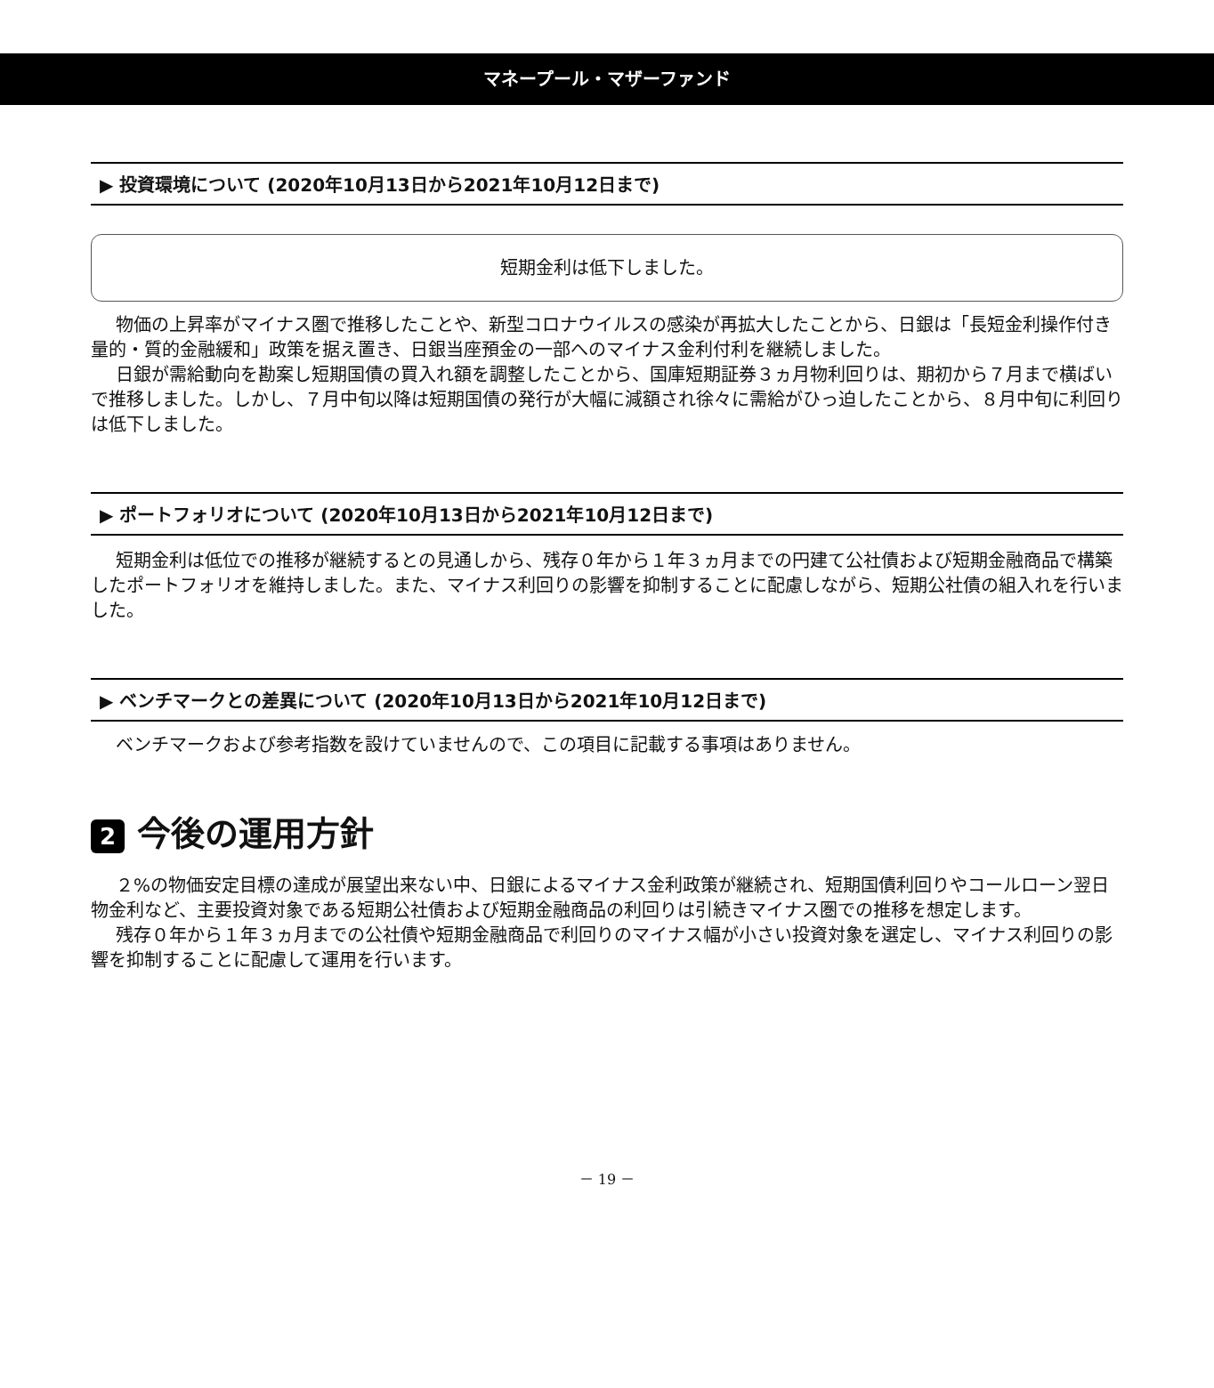マネープール・マザーファンド
▶ 投資環境について (2020年10月13日から2021年10月12日まで)
短期金利は低下しました。
物価の上昇率がマイナス圏で推移したことや、新型コロナウイルスの感染が再拡大したことから、日銀は「長短金利操作付き量的・質的金融緩和」政策を据え置き、日銀当座預金の一部へのマイナス金利付利を継続しました。
日銀が需給動向を勘案し短期国債の買入れ額を調整したことから、国庫短期証券３ヵ月物利回りは、期初から７月まで横ばいで推移しました。しかし、７月中旬以降は短期国債の発行が大幅に減額され徐々に需給がひっ迫したことから、８月中旬に利回りは低下しました。
▶ ポートフォリオについて (2020年10月13日から2021年10月12日まで)
短期金利は低位での推移が継続するとの見通しから、残存０年から１年３ヵ月までの円建て公社債および短期金融商品で構築したポートフォリオを維持しました。また、マイナス利回りの影響を抑制することに配慮しながら、短期公社債の組入れを行いました。
▶ ベンチマークとの差異について (2020年10月13日から2021年10月12日まで)
ベンチマークおよび参考指数を設けていませんので、この項目に記載する事項はありません。
2 今後の運用方針
２%の物価安定目標の達成が展望出来ない中、日銀によるマイナス金利政策が継続され、短期国債利回りやコールローン翌日物金利など、主要投資対象である短期公社債および短期金融商品の利回りは引続きマイナス圏での推移を想定します。
残存０年から１年３ヵ月までの公社債や短期金融商品で利回りのマイナス幅が小さい投資対象を選定し、マイナス利回りの影響を抑制することに配慮して運用を行います。
－ 19 －